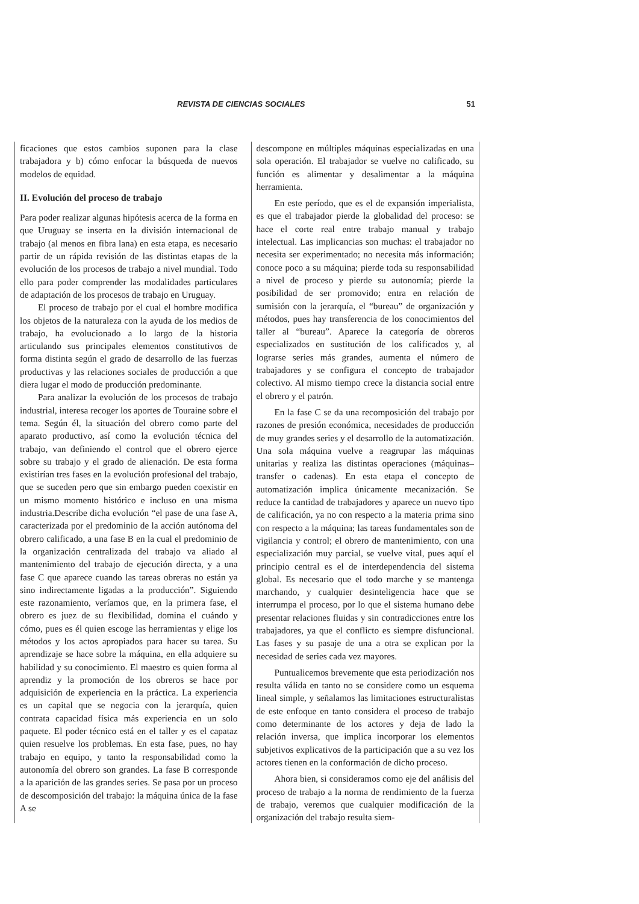REVISTA DE CIENCIAS SOCIALES 51
ficaciones que estos cambios suponen para la clase trabajadora y b) cómo enfocar la búsqueda de nuevos modelos de equidad.
II. Evolución del proceso de trabajo
Para poder realizar algunas hipótesis acerca de la forma en que Uruguay se inserta en la división internacional de trabajo (al menos en fibra lana) en esta etapa, es necesario partir de un rápida revisión de las distintas etapas de la evolución de los procesos de trabajo a nivel mundial. Todo ello para poder comprender las modalidades particulares de adaptación de los procesos de trabajo en Uruguay.
El proceso de trabajo por el cual el hombre modifica los objetos de la naturaleza con la ayuda de los medios de trabajo, ha evolucionado a lo largo de la historia articulando sus principales elementos constitutivos de forma distinta según el grado de desarrollo de las fuerzas productivas y las relaciones sociales de producción a que diera lugar el modo de producción predominante.
Para analizar la evolución de los procesos de trabajo industrial, interesa recoger los aportes de Touraine sobre el tema. Según él, la situación del obrero como parte del aparato productivo, así como la evolución técnica del trabajo, van definiendo el control que el obrero ejerce sobre su trabajo y el grado de alienación. De esta forma existirían tres fases en la evolución profesional del trabajo, que se suceden pero que sin embargo pueden coexistir en un mismo momento histórico e incluso en una misma industria.Describe dicha evolución “el pase de una fase A, caracterizada por el predominio de la acción autónoma del obrero calificado, a una fase B en la cual el predominio de la organización centralizada del trabajo va aliado al mantenimiento del trabajo de ejecución directa, y a una fase C que aparece cuando las tareas obreras no están ya sino indirectamente ligadas a la producción”. Siguiendo este razonamiento, veríamos que, en la primera fase, el obrero es juez de su flexibilidad, domina el cuándo y cómo, pues es él quien escoge las herramientas y elige los métodos y los actos apropiados para hacer su tarea. Su aprendizaje se hace sobre la máquina, en ella adquiere su habilidad y su conocimiento. El maestro es quien forma al aprendiz y la promoción de los obreros se hace por adquisición de experiencia en la práctica. La experiencia es un capital que se negocia con la jerarquía, quien contrata capacidad física más experiencia en un solo paquete. El poder técnico está en el taller y es el capataz quien resuelve los problemas. En esta fase, pues, no hay trabajo en equipo, y tanto la responsabilidad como la autonomía del obrero son grandes. La fase B corresponde a la aparición de las grandes series. Se pasa por un proceso de descomposición del trabajo: la máquina única de la fase A se
descompone en múltiples máquinas especializadas en una sola operación. El trabajador se vuelve no calificado, su función es alimentar y desalimentar a la máquina herramienta.
En este período, que es el de expansión imperialista, es que el trabajador pierde la globalidad del proceso: se hace el corte real entre trabajo manual y trabajo intelectual. Las implicancias son muchas: el trabajador no necesita ser experimentado; no necesita más información; conoce poco a su máquina; pierde toda su responsabilidad a nivel de proceso y pierde su autonomía; pierde la posibilidad de ser promovido; entra en relación de sumisión con la jerarquía, el “bureau” de organización y métodos, pues hay transferencia de los conocimientos del taller al “bureau”. Aparece la categoría de obreros especializados en sustitución de los calificados y, al lograrse series más grandes, aumenta el número de trabajadores y se configura el concepto de trabajador colectivo. Al mismo tiempo crece la distancia social entre el obrero y el patrón.
En la fase C se da una recomposición del trabajo por razones de presión económica, necesidades de producción de muy grandes series y el desarrollo de la automatización. Una sola máquina vuelve a reagrupar las máquinas unitarias y realiza las distintas operaciones (máquinas–transfer o cadenas). En esta etapa el concepto de automatización implica únicamente mecanización. Se reduce la cantidad de trabajadores y aparece un nuevo tipo de calificación, ya no con respecto a la materia prima sino con respecto a la máquina; las tareas fundamentales son de vigilancia y control; el obrero de mantenimiento, con una especialización muy parcial, se vuelve vital, pues aquí el principio central es el de interdependencia del sistema global. Es necesario que el todo marche y se mantenga marchando, y cualquier desinteligencia hace que se interrumpa el proceso, por lo que el sistema humano debe presentar relaciones fluidas y sin contradicciones entre los trabajadores, ya que el conflicto es siempre disfuncional. Las fases y su pasaje de una a otra se explican por la necesidad de series cada vez mayores.
Puntualicemos brevemente que esta periodización nos resulta válida en tanto no se considere como un esquema lineal simple, y señalamos las limitaciones estructuralistas de este enfoque en tanto considera el proceso de trabajo como determinante de los actores y deja de lado la relación inversa, que implica incorporar los elementos subjetivos explicativos de la participación que a su vez los actores tienen en la conformación de dicho proceso.
Ahora bien, si consideramos como eje del análisis del proceso de trabajo a la norma de rendimiento de la fuerza de trabajo, veremos que cualquier modificación de la organización del trabajo resulta siem-